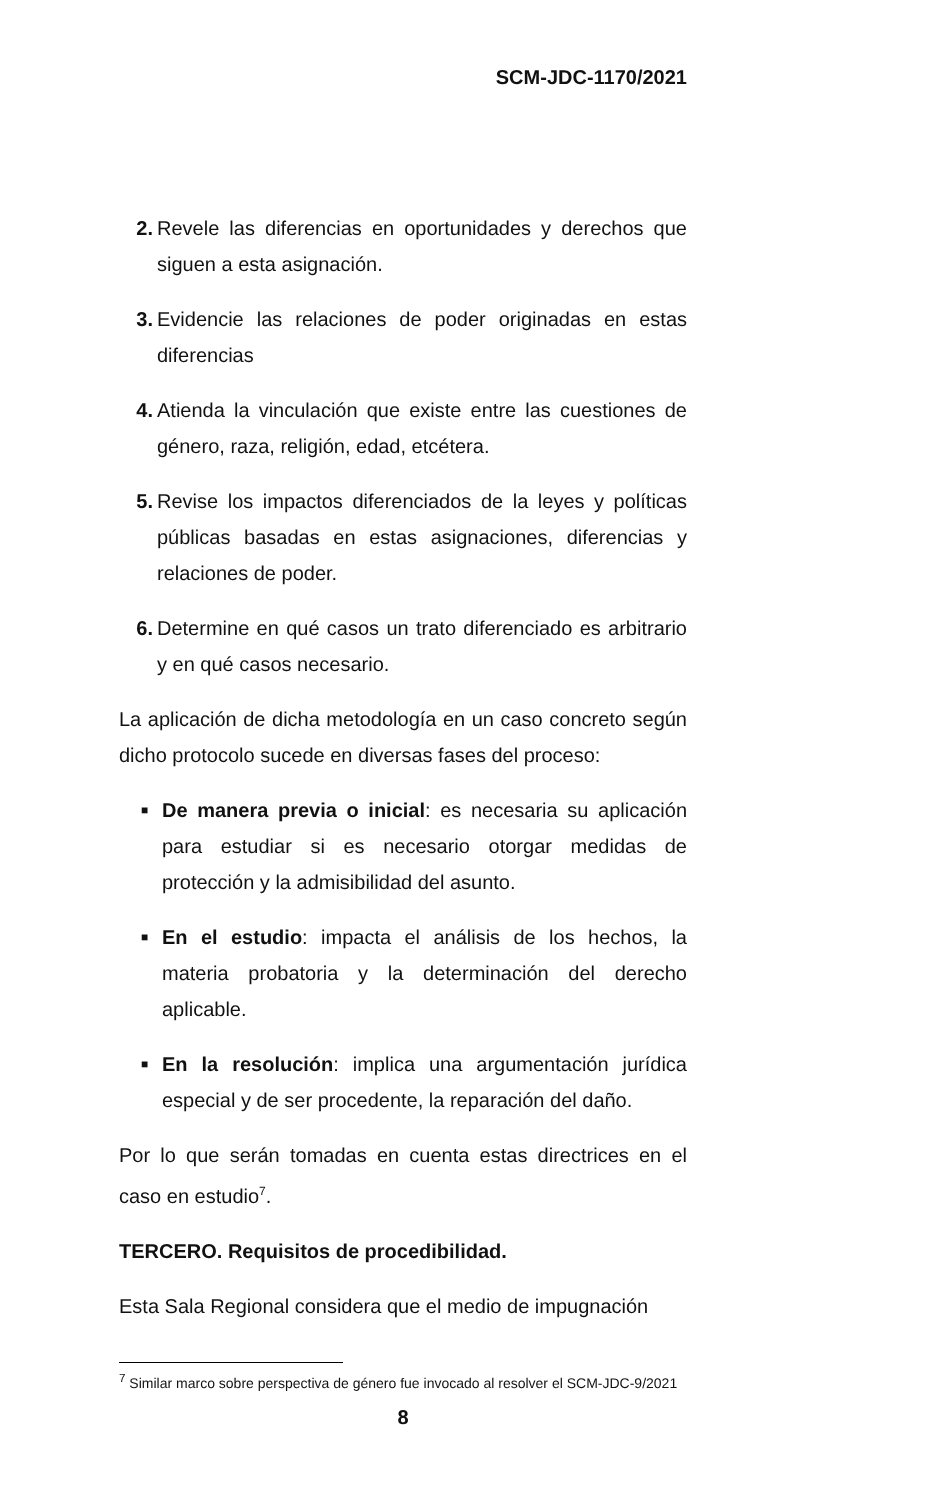SCM-JDC-1170/2021
2. Revele las diferencias en oportunidades y derechos que siguen a esta asignación.
3. Evidencie las relaciones de poder originadas en estas diferencias
4. Atienda la vinculación que existe entre las cuestiones de género, raza, religión, edad, etcétera.
5. Revise los impactos diferenciados de la leyes y políticas públicas basadas en estas asignaciones, diferencias y relaciones de poder.
6. Determine en qué casos un trato diferenciado es arbitrario y en qué casos necesario.
La aplicación de dicha metodología en un caso concreto según dicho protocolo sucede en diversas fases del proceso:
■ De manera previa o inicial: es necesaria su aplicación para estudiar si es necesario otorgar medidas de protección y la admisibilidad del asunto.
■ En el estudio: impacta el análisis de los hechos, la materia probatoria y la determinación del derecho aplicable.
■ En la resolución: implica una argumentación jurídica especial y de ser procedente, la reparación del daño.
Por lo que serán tomadas en cuenta estas directrices en el caso en estudio<sup>7</sup>.
TERCERO. Requisitos de procedibilidad.
Esta Sala Regional considera que el medio de impugnación
<sup>7</sup> Similar marco sobre perspectiva de género fue invocado al resolver el SCM-JDC-9/2021
8